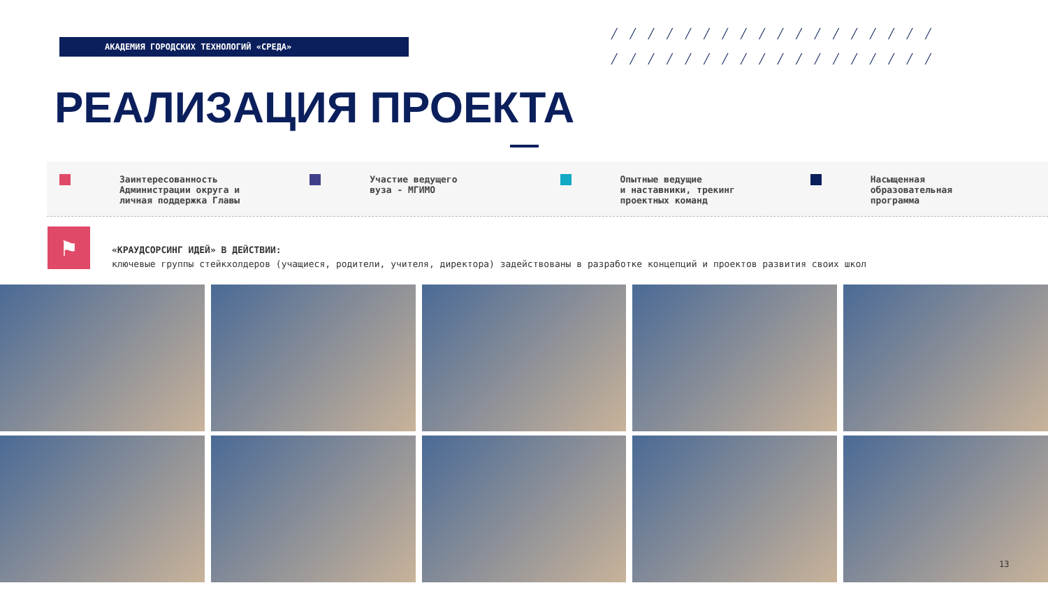АКАДЕМИЯ ГОРОДСКИХ ТЕХНОЛОГИЙ «СРЕДА»
╱╱╱╱╱╱╱╱╱╱╱╱╱╱╱╱╱╱ ╱╱╱╱╱╱╱╱╱╱╱╱╱╱╱╱╱╱
РЕАЛИЗАЦИЯ ПРОЕКТА
Заинтересованность
Администрации округа и
личная поддержка Главы
Участие ведущего
вуза - МГИМО
Опытные ведущие
и наставники, трекинг
проектных команд
Насыщенная
образовательная
программа
⚑
«КРАУДСОРСИНГ ИДЕЙ» В ДЕЙСТВИИ:
ключевые группы стейкхолдеров (учащиеся, родители, учителя, директора) задействованы в разработке концепций и проектов развития своих школ
13